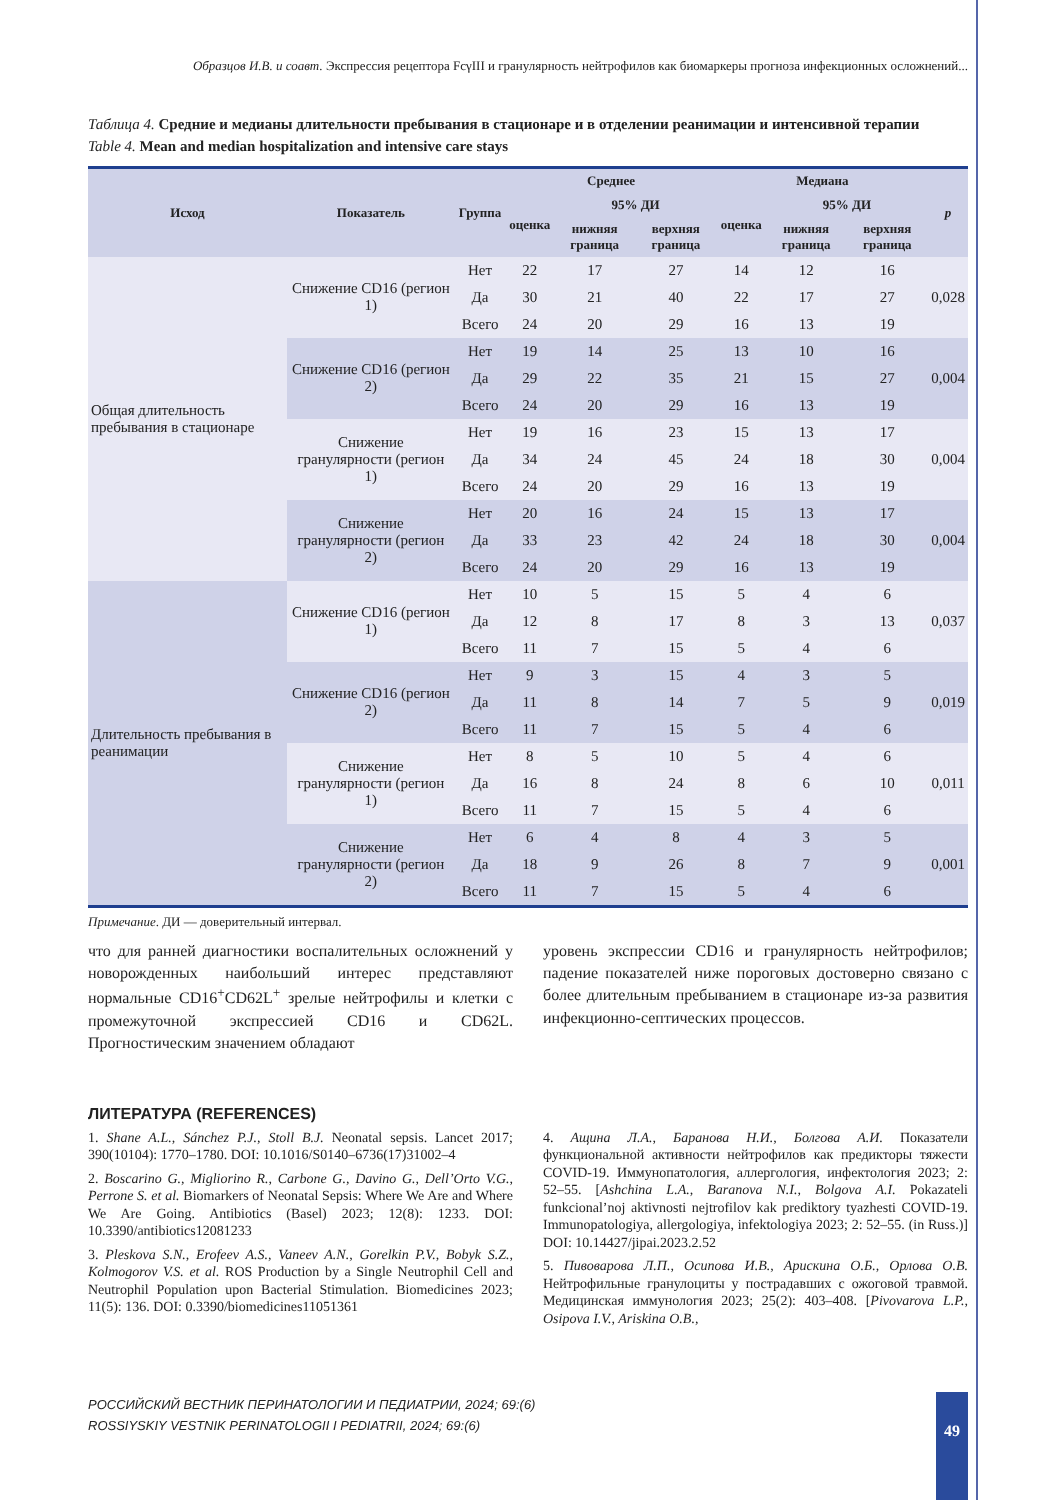Образцов И.В. и соавт. Экспрессия рецептора FcγIII и гранулярность нейтрофилов как биомаркеры прогноза инфекционных осложнений...
Таблица 4. Средние и медианы длительности пребывания в стационаре и в отделении реанимации и интенсивной терапии
Table 4. Mean and median hospitalization and intensive care stays
| Исход | Показатель | Группа | Среднее | | | Медиана | | | p |
| --- | --- | --- | --- | --- | --- | --- | --- | --- | --- |
| | | | оценка | 95% ДИ | | оценка | 95% ДИ | | |
| | | | | нижняя граница | верхняя граница | | нижняя граница | верхняя граница | |
| Общая длительность пребывания в стационаре | Снижение CD16 (регион 1) | Нет | 22 | 17 | 27 | 14 | 12 | 16 | 0,028 |
| | | Да | 30 | 21 | 40 | 22 | 17 | 27 | |
| | | Всего | 24 | 20 | 29 | 16 | 13 | 19 | |
| | Снижение CD16 (регион 2) | Нет | 19 | 14 | 25 | 13 | 10 | 16 | 0,004 |
| | | Да | 29 | 22 | 35 | 21 | 15 | 27 | |
| | | Всего | 24 | 20 | 29 | 16 | 13 | 19 | |
| | Снижение гранулярности (регион 1) | Нет | 19 | 16 | 23 | 15 | 13 | 17 | 0,004 |
| | | Да | 34 | 24 | 45 | 24 | 18 | 30 | |
| | | Всего | 24 | 20 | 29 | 16 | 13 | 19 | |
| | Снижение гранулярности (регион 2) | Нет | 20 | 16 | 24 | 15 | 13 | 17 | 0,004 |
| | | Да | 33 | 23 | 42 | 24 | 18 | 30 | |
| | | Всего | 24 | 20 | 29 | 16 | 13 | 19 | |
| Длительность пребывания в реанимации | Снижение CD16 (регион 1) | Нет | 10 | 5 | 15 | 5 | 4 | 6 | 0,037 |
| | | Да | 12 | 8 | 17 | 8 | 3 | 13 | |
| | | Всего | 11 | 7 | 15 | 5 | 4 | 6 | |
| | Снижение CD16 (регион 2) | Нет | 9 | 3 | 15 | 4 | 3 | 5 | 0,019 |
| | | Да | 11 | 8 | 14 | 7 | 5 | 9 | |
| | | Всего | 11 | 7 | 15 | 5 | 4 | 6 | |
| | Снижение гранулярности (регион 1) | Нет | 8 | 5 | 10 | 5 | 4 | 6 | 0,011 |
| | | Да | 16 | 8 | 24 | 8 | 6 | 10 | |
| | | Всего | 11 | 7 | 15 | 5 | 4 | 6 | |
| | Снижение гранулярности (регион 2) | Нет | 6 | 4 | 8 | 4 | 3 | 5 | 0,001 |
| | | Да | 18 | 9 | 26 | 8 | 7 | 9 | |
| | | Всего | 11 | 7 | 15 | 5 | 4 | 6 | |
Примечание. ДИ — доверительный интервал.
что для ранней диагностики воспалительных осложнений у новорожденных наибольший интерес представляют нормальные CD16<sup>+</sup>CD62L<sup>+</sup> зрелые нейтрофилы и клетки с промежуточной экспрессией CD16 и CD62L. Прогностическим значением обладают
уровень экспрессии CD16 и гранулярность нейтрофилов; падение показателей ниже пороговых достоверно связано с более длительным пребыванием в стационаре из-за развития инфекционно-септических процессов.
ЛИТЕРАТУРА (REFERENCES)
1. Shane A.L., Sánchez P.J., Stoll B.J. Neonatal sepsis. Lancet 2017; 390(10104): 1770–1780. DOI: 10.1016/S0140–6736(17)31002–4
2. Boscarino G., Migliorino R., Carbone G., Davino G., Dell’Orto V.G., Perrone S. et al. Biomarkers of Neonatal Sepsis: Where We Are and Where We Are Going. Antibiotics (Basel) 2023; 12(8): 1233. DOI: 10.3390/antibiotics12081233
3. Pleskova S.N., Erofeev A.S., Vaneev A.N., Gorelkin P.V., Bobyk S.Z., Kolmogorov V.S. et al. ROS Production by a Single Neutrophil Cell and Neutrophil Population upon Bacterial Stimulation. Biomedicines 2023; 11(5): 136. DOI: 0.3390/biomedicines11051361
4. Ащина Л.А., Баранова Н.И., Болгова А.И. Показатели функциональной активности нейтрофилов как предикторы тяжести COVID-19. Иммунопатология, аллергология, инфектология 2023; 2: 52–55. [Ashchina L.A., Baranova N.I., Bolgova A.I. Pokazateli funkcional’noj aktivnosti nejtrofilov kak prediktory tyazhesti COVID-19. Immunopatologiya, allergologiya, infektologiya 2023; 2: 52–55. (in Russ.)] DOI: 10.14427/jipai.2023.2.52
5. Пивоварова Л.П., Осипова И.В., Арискина О.Б., Орлова О.В. Нейтрофильные гранулоциты у пострадавших с ожоговой травмой. Медицинская иммунология 2023; 25(2): 403–408. [Pivovarova L.P., Osipova I.V., Ariskina O.B.,
РОССИЙСКИЙ ВЕСТНИК ПЕРИНАТОЛОГИИ И ПЕДИАТРИИ, 2024; 69:(6)
ROSSIYSKIY VESTNIK PERINATOLOGII I PEDIATRII, 2024; 69:(6)
49